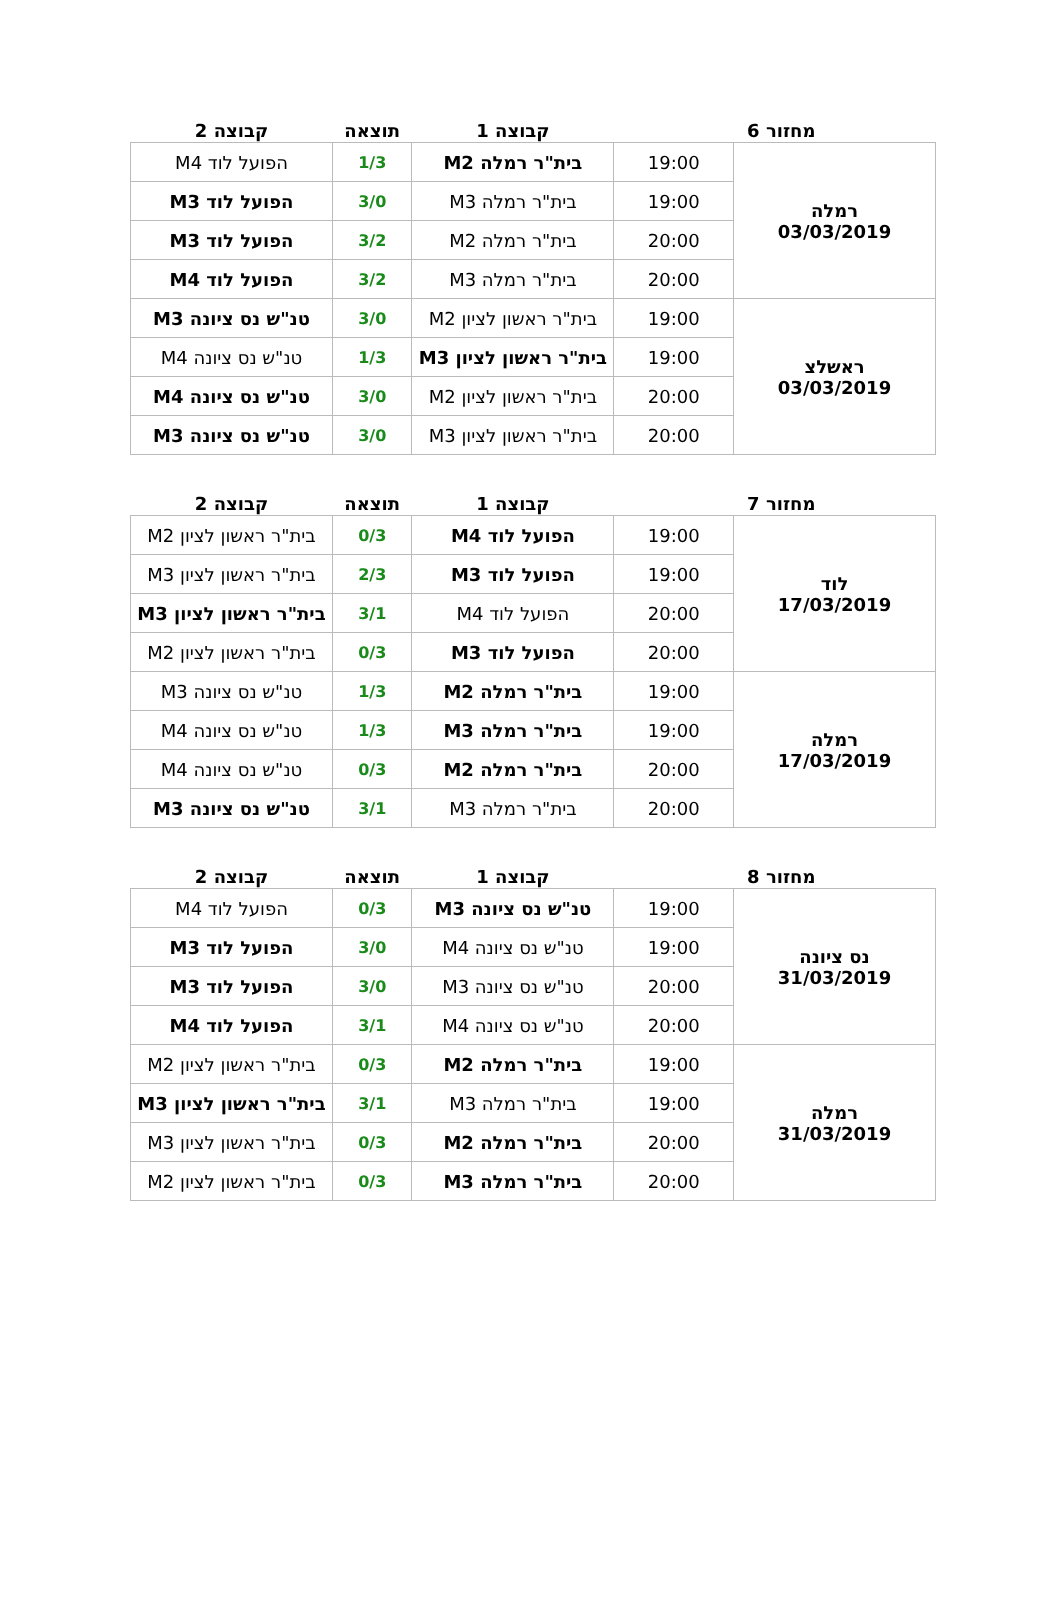| מחזור 6 | | קבוצה 1 | תוצאה | קבוצה 2 |
| --- | --- | --- | --- | --- |
| רמלה 03/03/2019 | 19:00 | בית"ר רמלה M2 | 1/3 | הפועל לוד M4 |
| | 19:00 | בית"ר רמלה M3 | 3/0 | הפועל לוד M3 |
| | 20:00 | בית"ר רמלה M2 | 3/2 | הפועל לוד M3 |
| | 20:00 | בית"ר רמלה M3 | 3/2 | הפועל לוד M4 |
| ראשלצ 03/03/2019 | 19:00 | בית"ר ראשון לציון M2 | 3/0 | טנ"ש נס ציונה M3 |
| | 19:00 | בית"ר ראשון לציון M3 | 1/3 | טנ"ש נס ציונה M4 |
| | 20:00 | בית"ר ראשון לציון M2 | 3/0 | טנ"ש נס ציונה M4 |
| | 20:00 | בית"ר ראשון לציון M3 | 3/0 | טנ"ש נס ציונה M3 |
| מחזור 7 | | קבוצה 1 | תוצאה | קבוצה 2 |
| --- | --- | --- | --- | --- |
| לוד 17/03/2019 | 19:00 | הפועל לוד M4 | 0/3 | בית"ר ראשון לציון M2 |
| | 19:00 | הפועל לוד M3 | 2/3 | בית"ר ראשון לציון M3 |
| | 20:00 | הפועל לוד M4 | 3/1 | בית"ר ראשון לציון M3 |
| | 20:00 | הפועל לוד M3 | 0/3 | בית"ר ראשון לציון M2 |
| רמלה 17/03/2019 | 19:00 | בית"ר רמלה M2 | 1/3 | טנ"ש נס ציונה M3 |
| | 19:00 | בית"ר רמלה M3 | 1/3 | טנ"ש נס ציונה M4 |
| | 20:00 | בית"ר רמלה M2 | 0/3 | טנ"ש נס ציונה M4 |
| | 20:00 | בית"ר רמלה M3 | 3/1 | טנ"ש נס ציונה M3 |
| מחזור 8 | | קבוצה 1 | תוצאה | קבוצה 2 |
| --- | --- | --- | --- | --- |
| נס ציונה 31/03/2019 | 19:00 | טנ"ש נס ציונה M3 | 0/3 | הפועל לוד M4 |
| | 19:00 | טנ"ש נס ציונה M4 | 3/0 | הפועל לוד M3 |
| | 20:00 | טנ"ש נס ציונה M3 | 3/0 | הפועל לוד M3 |
| | 20:00 | טנ"ש נס ציונה M4 | 3/1 | הפועל לוד M4 |
| רמלה 31/03/2019 | 19:00 | בית"ר רמלה M2 | 0/3 | בית"ר ראשון לציון M2 |
| | 19:00 | בית"ר רמלה M3 | 3/1 | בית"ר ראשון לציון M3 |
| | 20:00 | בית"ר רמלה M2 | 0/3 | בית"ר ראשון לציון M3 |
| | 20:00 | בית"ר רמלה M3 | 0/3 | בית"ר ראשון לציון M2 |